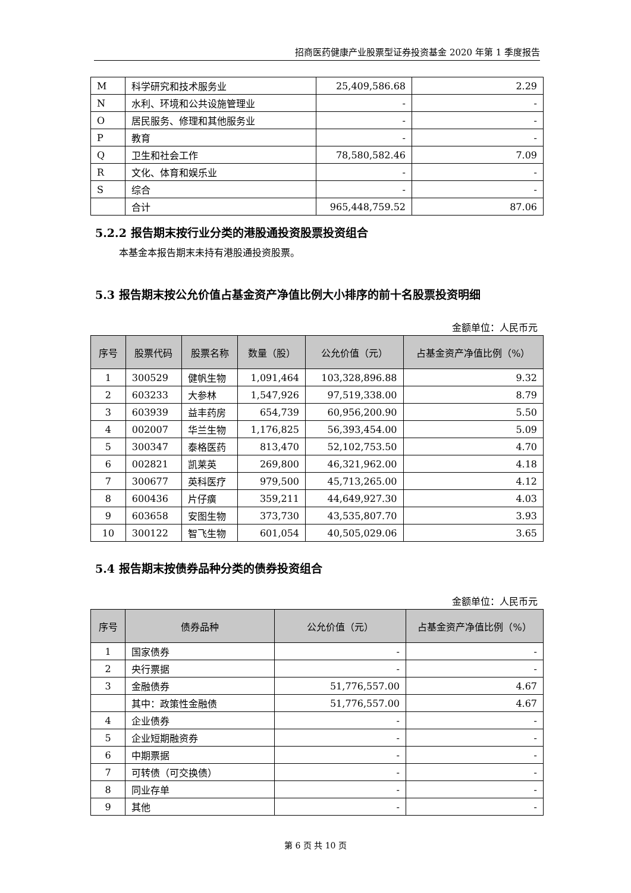招商医药健康产业股票型证券投资基金 2020 年第 1 季度报告
| M | 科学研究和技术服务业 | 25,409,586.68 | 2.29 |
| N | 水利、环境和公共设施管理业 | - | - |
| O | 居民服务、修理和其他服务业 | - | - |
| P | 教育 | - | - |
| Q | 卫生和社会工作 | 78,580,582.46 | 7.09 |
| R | 文化、体育和娱乐业 | - | - |
| S | 综合 | - | - |
| | 合计 | 965,448,759.52 | 87.06 |
5.2.2 报告期末按行业分类的港股通投资股票投资组合
本基金本报告期末未持有港股通投资股票。
5.3 报告期末按公允价值占基金资产净值比例大小排序的前十名股票投资明细
金额单位：人民币元
| 序号 | 股票代码 | 股票名称 | 数量（股） | 公允价值（元） | 占基金资产净值比例（%） |
| --- | --- | --- | --- | --- | --- |
| 1 | 300529 | 健帆生物 | 1,091,464 | 103,328,896.88 | 9.32 |
| 2 | 603233 | 大参林 | 1,547,926 | 97,519,338.00 | 8.79 |
| 3 | 603939 | 益丰药房 | 654,739 | 60,956,200.90 | 5.50 |
| 4 | 002007 | 华兰生物 | 1,176,825 | 56,393,454.00 | 5.09 |
| 5 | 300347 | 泰格医药 | 813,470 | 52,102,753.50 | 4.70 |
| 6 | 002821 | 凯莱英 | 269,800 | 46,321,962.00 | 4.18 |
| 7 | 300677 | 英科医疗 | 979,500 | 45,713,265.00 | 4.12 |
| 8 | 600436 | 片仔癀 | 359,211 | 44,649,927.30 | 4.03 |
| 9 | 603658 | 安图生物 | 373,730 | 43,535,807.70 | 3.93 |
| 10 | 300122 | 智飞生物 | 601,054 | 40,505,029.06 | 3.65 |
5.4 报告期末按债券品种分类的债券投资组合
金额单位：人民币元
| 序号 | 债券品种 | 公允价值（元） | 占基金资产净值比例（%） |
| --- | --- | --- | --- |
| 1 | 国家债券 | - | - |
| 2 | 央行票据 | - | - |
| 3 | 金融债券 | 51,776,557.00 | 4.67 |
| | 其中：政策性金融债 | 51,776,557.00 | 4.67 |
| 4 | 企业债券 | - | - |
| 5 | 企业短期融资券 | - | - |
| 6 | 中期票据 | - | - |
| 7 | 可转债（可交换债） | - | - |
| 8 | 同业存单 | - | - |
| 9 | 其他 | - | - |
第 6 页 共 10 页